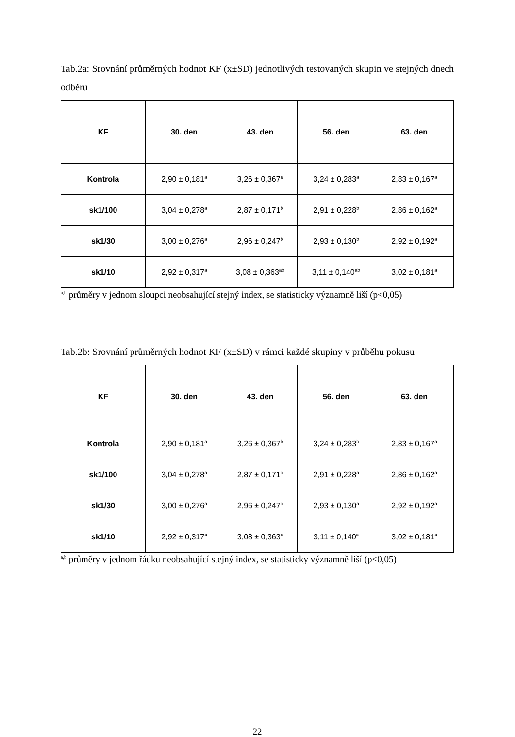Tab.2a: Srovnání průměrných hodnot KF (x±SD) jednotlivých testovaných skupin ve stejných dnech odběru
| KF | 30. den | 43. den | 56. den | 63. den |
| --- | --- | --- | --- | --- |
| Kontrola | 2,90 ± 0,181<sup>a</sup> | 3,26 ± 0,367<sup>a</sup> | 3,24 ± 0,283<sup>a</sup> | 2,83 ± 0,167<sup>a</sup> |
| sk1/100 | 3,04 ± 0,278<sup>a</sup> | 2,87 ± 0,171<sup>b</sup> | 2,91 ± 0,228<sup>b</sup> | 2,86 ± 0,162<sup>a</sup> |
| sk1/30 | 3,00 ± 0,276<sup>a</sup> | 2,96 ± 0,247<sup>b</sup> | 2,93 ± 0,130<sup>b</sup> | 2,92 ± 0,192<sup>a</sup> |
| sk1/10 | 2,92 ± 0,317<sup>a</sup> | 3,08 ± 0,363<sup>ab</sup> | 3,11 ± 0,140<sup>ab</sup> | 3,02 ± 0,181<sup>a</sup> |
<sup>a,b</sup> průměry v jednom sloupci neobsahující stejný index, se statisticky významně liší (p<0,05)
Tab.2b: Srovnání průměrných hodnot KF (x±SD) v rámci každé skupiny v průběhu pokusu
| KF | 30. den | 43. den | 56. den | 63. den |
| --- | --- | --- | --- | --- |
| Kontrola | 2,90 ± 0,181<sup>a</sup> | 3,26 ± 0,367<sup>b</sup> | 3,24 ± 0,283<sup>b</sup> | 2,83 ± 0,167<sup>a</sup> |
| sk1/100 | 3,04 ± 0,278<sup>a</sup> | 2,87 ± 0,171<sup>a</sup> | 2,91 ± 0,228<sup>a</sup> | 2,86 ± 0,162<sup>a</sup> |
| sk1/30 | 3,00 ± 0,276<sup>a</sup> | 2,96 ± 0,247<sup>a</sup> | 2,93 ± 0,130<sup>a</sup> | 2,92 ± 0,192<sup>a</sup> |
| sk1/10 | 2,92 ± 0,317<sup>a</sup> | 3,08 ± 0,363<sup>a</sup> | 3,11 ± 0,140<sup>a</sup> | 3,02 ± 0,181<sup>a</sup> |
<sup>a,b</sup> průměry v jednom řádku neobsahující stejný index, se statisticky významně liší (p<0,05)
22